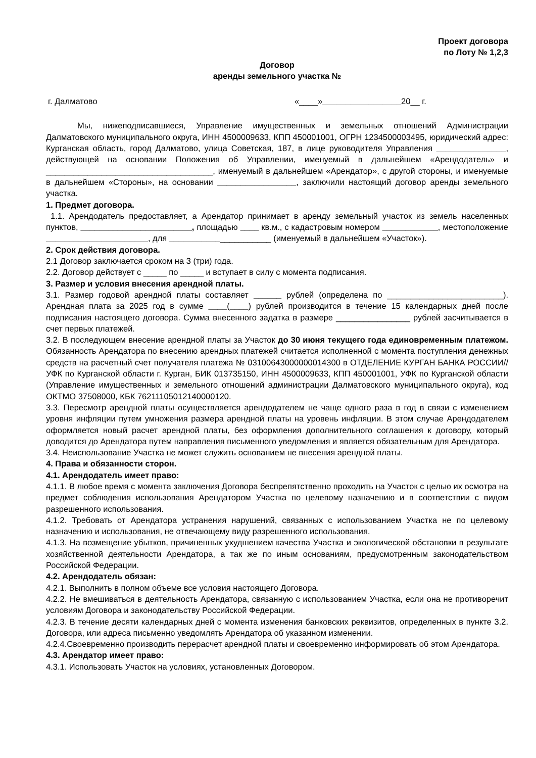Проект договора
по Лоту № 1,2,3
Договор
аренды земельного участка №
г. Далматово «____»_________________20__ г.
Мы, нижеподписавшиеся, Управление имущественных и земельных отношений Администрации Далматовского муниципального округа, ИНН 4500009633, КПП 450001001, ОГРН 1234500003495, юридический адрес: Курганская область, город Далматово, улица Советская, 187, в лице руководителя Управления _______________, действующей на основании Положения об Управлении, именуемый в дальнейшем «Арендодатель» и ____________________________________, именуемый в дальнейшем «Арендатор», с другой стороны, и именуемые в дальнейшем «Стороны», на основании _________________, заключили настоящий договор аренды земельного участка.
1. Предмет договора.
1.1. Арендодатель предоставляет, а Арендатор принимает в аренду земельный участок из земель населенных пунктов, ________________________, площадью ____ кв.м., с кадастровым номером ____________, местоположение ______________________, для ______________________ (именуемый в дальнейшем «Участок»).
2. Срок действия договора.
2.1 Договор заключается сроком на 3 (три) года.
2.2. Договор действует с _____ по _____ и вступает в силу с момента подписания.
3. Размер и условия внесения арендной платы.
3.1. Размер годовой арендной платы составляет ______ рублей (определена по _________________________). Арендная плата за 2025 год в сумме ____(____) рублей производится в течение 15 календарных дней после подписания настоящего договора. Сумма внесенного задатка в размере ________________ рублей засчитывается в счет первых платежей.
3.2. В последующем внесение арендной платы за Участок до 30 июня текущего года единовременным платежом. Обязанность Арендатора по внесению арендных платежей считается исполненной с момента поступления денежных средств на расчетный счет получателя платежа № 03100643000000014300 в ОТДЕЛЕНИЕ КУРГАН БАНКА РОССИИ//УФК по Курганской области г. Курган, БИК 013735150, ИНН 4500009633, КПП 450001001, УФК по Курганской области (Управление имущественных и земельного отношений администрации Далматовского муниципального округа), код ОКТМО 37508000, КБК 76211105012140000120.
3.3. Пересмотр арендной платы осуществляется арендодателем не чаще одного раза в год в связи с изменением уровня инфляции путем умножения размера арендной платы на уровень инфляции. В этом случае Арендодателем оформляется новый расчет арендной платы, без оформления дополнительного соглашения к договору, который доводится до Арендатора путем направления письменного уведомления и является обязательным для Арендатора.
3.4. Неиспользование Участка не может служить основанием не внесения арендной платы.
4. Права и обязанности сторон.
4.1. Арендодатель имеет право:
4.1.1. В любое время с момента заключения Договора беспрепятственно проходить на Участок с целью их осмотра на предмет соблюдения использования Арендатором Участка по целевому назначению и в соответствии с видом разрешенного использования.
4.1.2. Требовать от Арендатора устранения нарушений, связанных с использованием Участка не по целевому назначению и использования, не отвечающему виду разрешенного использования.
4.1.3. На возмещение убытков, причиненных ухудшением качества Участка и экологической обстановки в результате хозяйственной деятельности Арендатора, а так же по иным основаниям, предусмотренным законодательством Российской Федерации.
4.2. Арендодатель обязан:
4.2.1. Выполнить в полном объеме все условия настоящего Договора.
4.2.2. Не вмешиваться в деятельность Арендатора, связанную с использованием Участка, если она не противоречит условиям Договора и законодательству Российской Федерации.
4.2.3. В течение десяти календарных дней с момента изменения банковских реквизитов, определенных в пункте 3.2. Договора, или адреса письменно уведомлять Арендатора об указанном изменении.
4.2.4.Своевременно производить перерасчет арендной платы и своевременно информировать об этом Арендатора.
4.3. Арендатор имеет право:
4.3.1. Использовать Участок на условиях, установленных Договором.